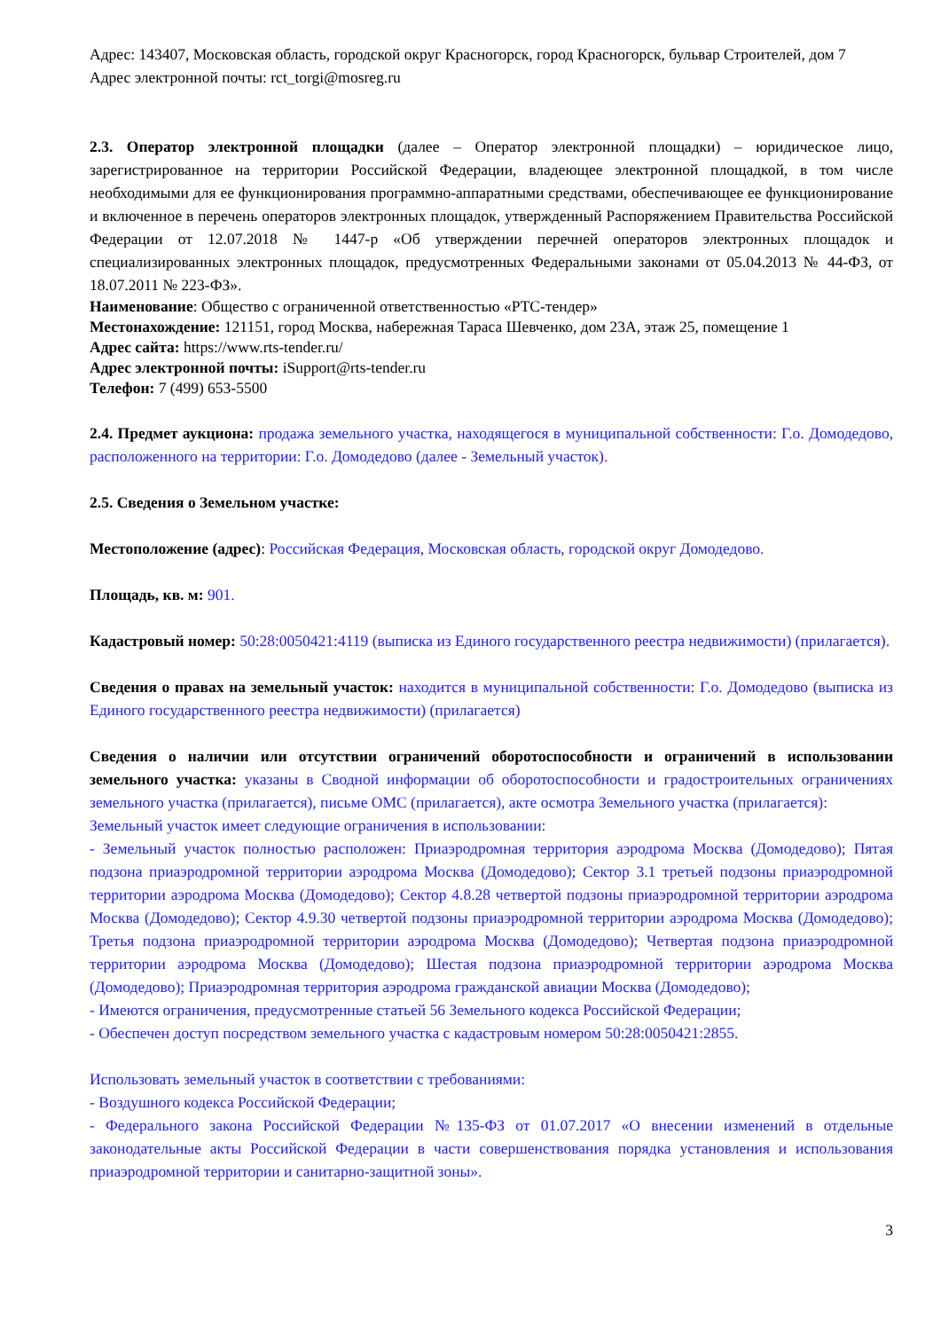Адрес: 143407, Московская область, городской округ Красногорск, город Красногорск, бульвар Строителей, дом 7
Адрес электронной почты: rct_torgi@mosreg.ru
2.3. Оператор электронной площадки (далее – Оператор электронной площадки) – юридическое лицо, зарегистрированное на территории Российской Федерации, владеющее электронной площадкой, в том числе необходимыми для ее функционирования программно-аппаратными средствами, обеспечивающее ее функционирование и включенное в перечень операторов электронных площадок, утвержденный Распоряжением Правительства Российской Федерации от 12.07.2018 № 1447-р «Об утверждении перечней операторов электронных площадок и специализированных электронных площадок, предусмотренных Федеральными законами от 05.04.2013 № 44-ФЗ, от 18.07.2011 № 223-ФЗ».
Наименование: Общество с ограниченной ответственностью «РТС-тендер»
Местонахождение: 121151, город Москва, набережная Тараса Шевченко, дом 23А, этаж 25, помещение 1
Адрес сайта: https://www.rts-tender.ru/
Адрес электронной почты: iSupport@rts-tender.ru
Телефон: 7 (499) 653-5500
2.4. Предмет аукциона: продажа земельного участка, находящегося в муниципальной собственности: Г.о. Домодедово, расположенного на территории: Г.о. Домодедово (далее - Земельный участок).
2.5. Сведения о Земельном участке:
Местоположение (адрес): Российская Федерация, Московская область, городской округ Домодедово.
Площадь, кв. м: 901.
Кадастровый номер: 50:28:0050421:4119 (выписка из Единого государственного реестра недвижимости) (прилагается).
Сведения о правах на земельный участок: находится в муниципальной собственности: Г.о. Домодедово (выписка из Единого государственного реестра недвижимости) (прилагается)
Сведения о наличии или отсутствии ограничений оборотоспособности и ограничений в использовании земельного участка: указаны в Сводной информации об оборотоспособности и градостроительных ограничениях земельного участка (прилагается), письме ОМС (прилагается), акте осмотра Земельного участка (прилагается):
Земельный участок имеет следующие ограничения в использовании:
- Земельный участок полностью расположен: Приаэродромная территория аэродрома Москва (Домодедово); Пятая подзона приаэродромной территории аэродрома Москва (Домодедово); Сектор 3.1 третьей подзоны приаэродромной территории аэродрома Москва (Домодедово); Сектор 4.8.28 четвертой подзоны приаэродромной территории аэродрома Москва (Домодедово); Сектор 4.9.30 четвертой подзоны приаэродромной территории аэродрома Москва (Домодедово); Третья подзона приаэродромной территории аэродрома Москва (Домодедово); Четвертая подзона приаэродромной территории аэродрома Москва (Домодедово); Шестая подзона приаэродромной территории аэродрома Москва (Домодедово); Приаэродромная территория аэродрома гражданской авиации Москва (Домодедово);
- Имеются ограничения, предусмотренные статьей 56 Земельного кодекса Российской Федерации;
- Обеспечен доступ посредством земельного участка с кадастровым номером 50:28:0050421:2855.
Использовать земельный участок в соответствии с требованиями:
- Воздушного кодекса Российской Федерации;
- Федерального закона Российской Федерации №135-ФЗ от 01.07.2017 «О внесении изменений в отдельные законодательные акты Российской Федерации в части совершенствования порядка установления и использования приаэродромной территории и санитарно-защитной зоны».
3